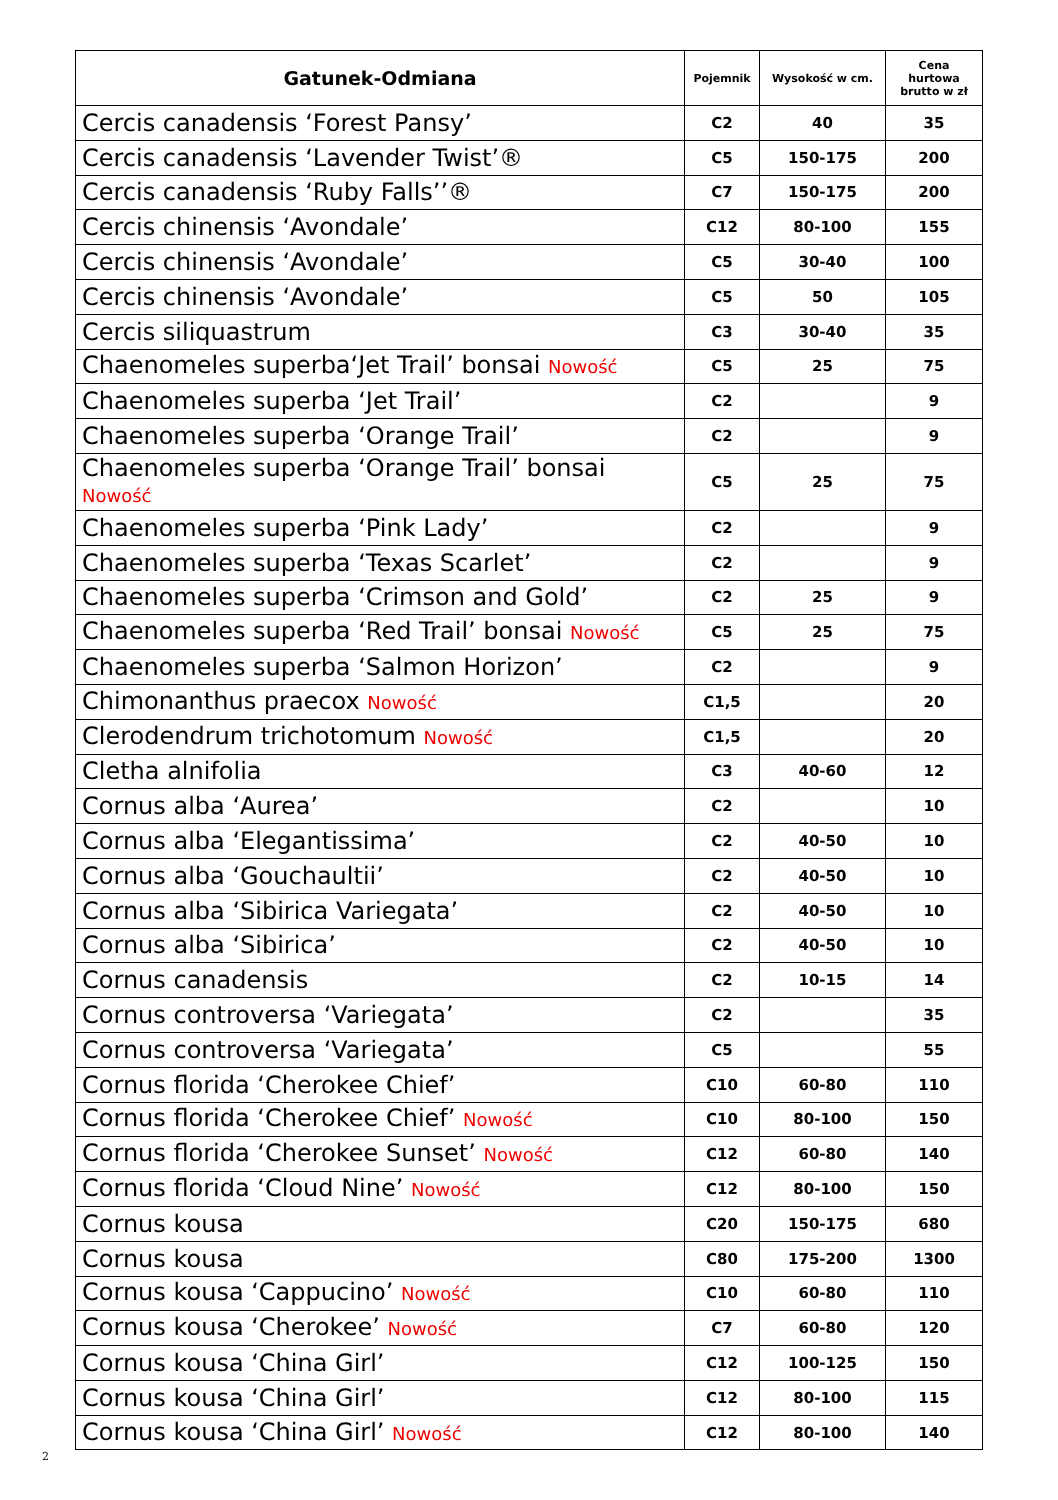| Gatunek-Odmiana | Pojemnik | Wysokość w cm. | Cena hurtowa brutto w zł |
| --- | --- | --- | --- |
| Cercis canadensis ‘Forest Pansy’ | C2 | 40 | 35 |
| Cercis canadensis ‘Lavender Twist’® | C5 | 150-175 | 200 |
| Cercis canadensis ‘Ruby Falls’’® | C7 | 150-175 | 200 |
| Cercis chinensis ‘Avondale’ | C12 | 80-100 | 155 |
| Cercis chinensis ‘Avondale’ | C5 | 30-40 | 100 |
| Cercis chinensis ‘Avondale’ | C5 | 50 | 105 |
| Cercis siliquastrum | C3 | 30-40 | 35 |
| Chaenomeles superba‘Jet Trail’ bonsai Nowość | C5 | 25 | 75 |
| Chaenomeles superba ‘Jet Trail’ | C2 | | 9 |
| Chaenomeles superba ‘Orange Trail’ | C2 | | 9 |
| Chaenomeles superba ‘Orange Trail’ bonsai Nowość | C5 | 25 | 75 |
| Chaenomeles superba ‘Pink Lady’ | C2 | | 9 |
| Chaenomeles superba ‘Texas Scarlet’ | C2 | | 9 |
| Chaenomeles superba ‘Crimson and Gold’ | C2 | 25 | 9 |
| Chaenomeles superba ‘Red Trail’ bonsai Nowość | C5 | 25 | 75 |
| Chaenomeles superba ‘Salmon Horizon’ | C2 | | 9 |
| Chimonanthus praecox Nowość | C1,5 | | 20 |
| Clerodendrum trichotomum Nowość | C1,5 | | 20 |
| Cletha alnifolia | C3 | 40-60 | 12 |
| Cornus alba ‘Aurea’ | C2 | | 10 |
| Cornus alba ‘Elegantissima’ | C2 | 40-50 | 10 |
| Cornus alba ‘Gouchaultii’ | C2 | 40-50 | 10 |
| Cornus alba ‘Sibirica Variegata’ | C2 | 40-50 | 10 |
| Cornus alba ‘Sibirica’ | C2 | 40-50 | 10 |
| Cornus canadensis | C2 | 10-15 | 14 |
| Cornus controversa ‘Variegata’ | C2 | | 35 |
| Cornus controversa ‘Variegata’ | C5 | | 55 |
| Cornus florida ‘Cherokee Chief’ | C10 | 60-80 | 110 |
| Cornus florida ‘Cherokee Chief’ Nowość | C10 | 80-100 | 150 |
| Cornus florida ‘Cherokee Sunset’ Nowość | C12 | 60-80 | 140 |
| Cornus florida ‘Cloud Nine’ Nowość | C12 | 80-100 | 150 |
| Cornus kousa | C20 | 150-175 | 680 |
| Cornus kousa | C80 | 175-200 | 1300 |
| Cornus kousa ‘Cappucino’ Nowość | C10 | 60-80 | 110 |
| Cornus kousa ‘Cherokee’ Nowość | C7 | 60-80 | 120 |
| Cornus kousa ‘China Girl’ | C12 | 100-125 | 150 |
| Cornus kousa ‘China Girl’ | C12 | 80-100 | 115 |
| Cornus kousa ‘China Girl’ Nowość | C12 | 80-100 | 140 |
2